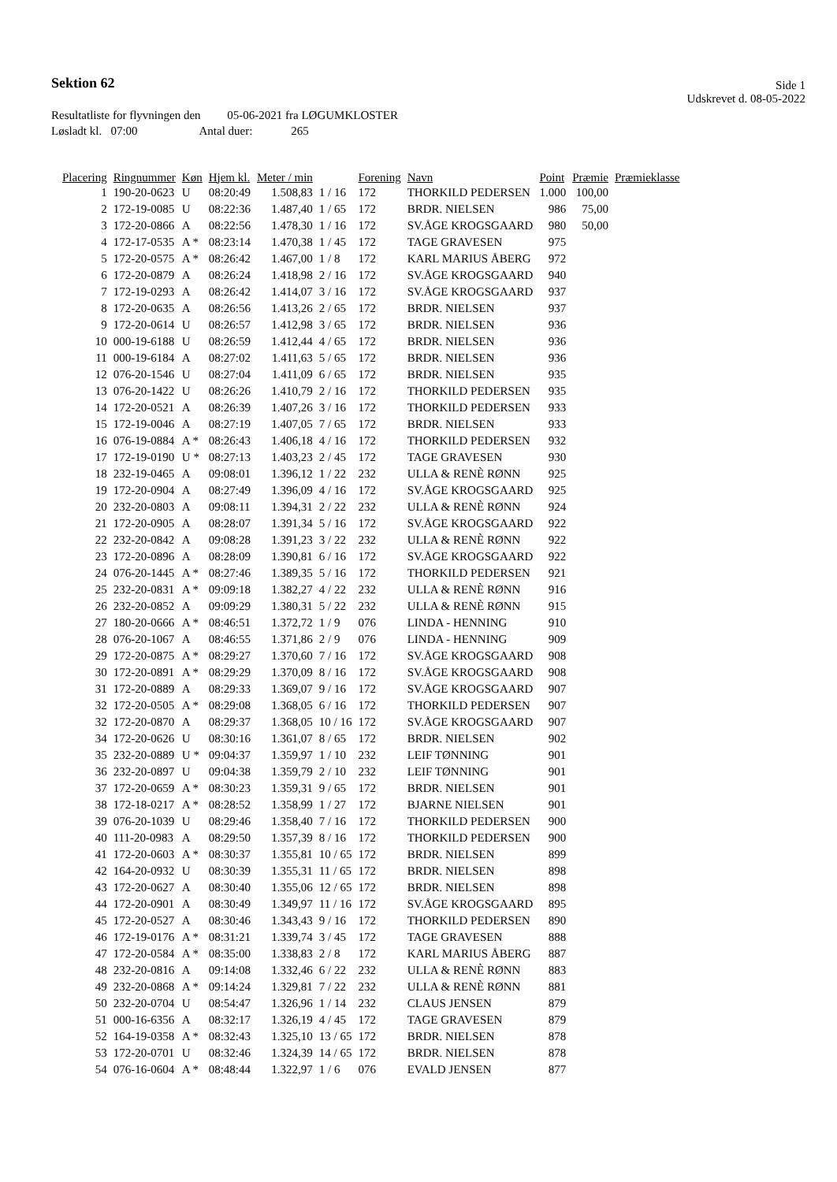Sektion 62
Side 1
Udskrevet d. 08-05-2022
Resultatliste for flyvningen den 05-06-2021 fra LØGUMKLOSTER
Løsladt kl. 07:00 Antal duer: 265
| Placering | Ringnummer | Køn | Hjem kl. | Meter / min | | Forening | Navn | Point | Præmie | Præmieklasse |
| --- | --- | --- | --- | --- | --- | --- | --- | --- | --- | --- |
| 1 | 190-20-0623 | U | 08:20:49 | 1.508,83 | 1 / 16 | 172 | THORKILD PEDERSEN | 1.000 | 100,00 | |
| 2 | 172-19-0085 | U | 08:22:36 | 1.487,40 | 1 / 65 | 172 | BRDR. NIELSEN | 986 | 75,00 | |
| 3 | 172-20-0866 | A | 08:22:56 | 1.478,30 | 1 / 16 | 172 | SV.ÅGE KROGSGAARD | 980 | 50,00 | |
| 4 | 172-17-0535 | A * | 08:23:14 | 1.470,38 | 1 / 45 | 172 | TAGE GRAVESEN | 975 | | |
| 5 | 172-20-0575 | A * | 08:26:42 | 1.467,00 | 1 / 8 | 172 | KARL MARIUS ÅBERG | 972 | | |
| 6 | 172-20-0879 | A | 08:26:24 | 1.418,98 | 2 / 16 | 172 | SV.ÅGE KROGSGAARD | 940 | | |
| 7 | 172-19-0293 | A | 08:26:42 | 1.414,07 | 3 / 16 | 172 | SV.ÅGE KROGSGAARD | 937 | | |
| 8 | 172-20-0635 | A | 08:26:56 | 1.413,26 | 2 / 65 | 172 | BRDR. NIELSEN | 937 | | |
| 9 | 172-20-0614 | U | 08:26:57 | 1.412,98 | 3 / 65 | 172 | BRDR. NIELSEN | 936 | | |
| 10 | 000-19-6188 | U | 08:26:59 | 1.412,44 | 4 / 65 | 172 | BRDR. NIELSEN | 936 | | |
| 11 | 000-19-6184 | A | 08:27:02 | 1.411,63 | 5 / 65 | 172 | BRDR. NIELSEN | 936 | | |
| 12 | 076-20-1546 | U | 08:27:04 | 1.411,09 | 6 / 65 | 172 | BRDR. NIELSEN | 935 | | |
| 13 | 076-20-1422 | U | 08:26:26 | 1.410,79 | 2 / 16 | 172 | THORKILD PEDERSEN | 935 | | |
| 14 | 172-20-0521 | A | 08:26:39 | 1.407,26 | 3 / 16 | 172 | THORKILD PEDERSEN | 933 | | |
| 15 | 172-19-0046 | A | 08:27:19 | 1.407,05 | 7 / 65 | 172 | BRDR. NIELSEN | 933 | | |
| 16 | 076-19-0884 | A * | 08:26:43 | 1.406,18 | 4 / 16 | 172 | THORKILD PEDERSEN | 932 | | |
| 17 | 172-19-0190 | U * | 08:27:13 | 1.403,23 | 2 / 45 | 172 | TAGE GRAVESEN | 930 | | |
| 18 | 232-19-0465 | A | 09:08:01 | 1.396,12 | 1 / 22 | 232 | ULLA & RENÈ RØNN | 925 | | |
| 19 | 172-20-0904 | A | 08:27:49 | 1.396,09 | 4 / 16 | 172 | SV.ÅGE KROGSGAARD | 925 | | |
| 20 | 232-20-0803 | A | 09:08:11 | 1.394,31 | 2 / 22 | 232 | ULLA & RENÈ RØNN | 924 | | |
| 21 | 172-20-0905 | A | 08:28:07 | 1.391,34 | 5 / 16 | 172 | SV.ÅGE KROGSGAARD | 922 | | |
| 22 | 232-20-0842 | A | 09:08:28 | 1.391,23 | 3 / 22 | 232 | ULLA & RENÈ RØNN | 922 | | |
| 23 | 172-20-0896 | A | 08:28:09 | 1.390,81 | 6 / 16 | 172 | SV.ÅGE KROGSGAARD | 922 | | |
| 24 | 076-20-1445 | A * | 08:27:46 | 1.389,35 | 5 / 16 | 172 | THORKILD PEDERSEN | 921 | | |
| 25 | 232-20-0831 | A * | 09:09:18 | 1.382,27 | 4 / 22 | 232 | ULLA & RENÈ RØNN | 916 | | |
| 26 | 232-20-0852 | A | 09:09:29 | 1.380,31 | 5 / 22 | 232 | ULLA & RENÈ RØNN | 915 | | |
| 27 | 180-20-0666 | A * | 08:46:51 | 1.372,72 | 1 / 9 | 076 | LINDA - HENNING | 910 | | |
| 28 | 076-20-1067 | A | 08:46:55 | 1.371,86 | 2 / 9 | 076 | LINDA - HENNING | 909 | | |
| 29 | 172-20-0875 | A * | 08:29:27 | 1.370,60 | 7 / 16 | 172 | SV.ÅGE KROGSGAARD | 908 | | |
| 30 | 172-20-0891 | A * | 08:29:29 | 1.370,09 | 8 / 16 | 172 | SV.ÅGE KROGSGAARD | 908 | | |
| 31 | 172-20-0889 | A | 08:29:33 | 1.369,07 | 9 / 16 | 172 | SV.ÅGE KROGSGAARD | 907 | | |
| 32 | 172-20-0505 | A * | 08:29:08 | 1.368,05 | 6 / 16 | 172 | THORKILD PEDERSEN | 907 | | |
| 32 | 172-20-0870 | A | 08:29:37 | 1.368,05 | 10 / 16 | 172 | SV.ÅGE KROGSGAARD | 907 | | |
| 34 | 172-20-0626 | U | 08:30:16 | 1.361,07 | 8 / 65 | 172 | BRDR. NIELSEN | 902 | | |
| 35 | 232-20-0889 | U * | 09:04:37 | 1.359,97 | 1 / 10 | 232 | LEIF TØNNING | 901 | | |
| 36 | 232-20-0897 | U | 09:04:38 | 1.359,79 | 2 / 10 | 232 | LEIF TØNNING | 901 | | |
| 37 | 172-20-0659 | A * | 08:30:23 | 1.359,31 | 9 / 65 | 172 | BRDR. NIELSEN | 901 | | |
| 38 | 172-18-0217 | A * | 08:28:52 | 1.358,99 | 1 / 27 | 172 | BJARNE NIELSEN | 901 | | |
| 39 | 076-20-1039 | U | 08:29:46 | 1.358,40 | 7 / 16 | 172 | THORKILD PEDERSEN | 900 | | |
| 40 | 111-20-0983 | A | 08:29:50 | 1.357,39 | 8 / 16 | 172 | THORKILD PEDERSEN | 900 | | |
| 41 | 172-20-0603 | A * | 08:30:37 | 1.355,81 | 10 / 65 | 172 | BRDR. NIELSEN | 899 | | |
| 42 | 164-20-0932 | U | 08:30:39 | 1.355,31 | 11 / 65 | 172 | BRDR. NIELSEN | 898 | | |
| 43 | 172-20-0627 | A | 08:30:40 | 1.355,06 | 12 / 65 | 172 | BRDR. NIELSEN | 898 | | |
| 44 | 172-20-0901 | A | 08:30:49 | 1.349,97 | 11 / 16 | 172 | SV.ÅGE KROGSGAARD | 895 | | |
| 45 | 172-20-0527 | A | 08:30:46 | 1.343,43 | 9 / 16 | 172 | THORKILD PEDERSEN | 890 | | |
| 46 | 172-19-0176 | A * | 08:31:21 | 1.339,74 | 3 / 45 | 172 | TAGE GRAVESEN | 888 | | |
| 47 | 172-20-0584 | A * | 08:35:00 | 1.338,83 | 2 / 8 | 172 | KARL MARIUS ÅBERG | 887 | | |
| 48 | 232-20-0816 | A | 09:14:08 | 1.332,46 | 6 / 22 | 232 | ULLA & RENÈ RØNN | 883 | | |
| 49 | 232-20-0868 | A * | 09:14:24 | 1.329,81 | 7 / 22 | 232 | ULLA & RENÈ RØNN | 881 | | |
| 50 | 232-20-0704 | U | 08:54:47 | 1.326,96 | 1 / 14 | 232 | CLAUS JENSEN | 879 | | |
| 51 | 000-16-6356 | A | 08:32:17 | 1.326,19 | 4 / 45 | 172 | TAGE GRAVESEN | 879 | | |
| 52 | 164-19-0358 | A * | 08:32:43 | 1.325,10 | 13 / 65 | 172 | BRDR. NIELSEN | 878 | | |
| 53 | 172-20-0701 | U | 08:32:46 | 1.324,39 | 14 / 65 | 172 | BRDR. NIELSEN | 878 | | |
| 54 | 076-16-0604 | A * | 08:48:44 | 1.322,97 | 1 / 6 | 076 | EVALD JENSEN | 877 | | |